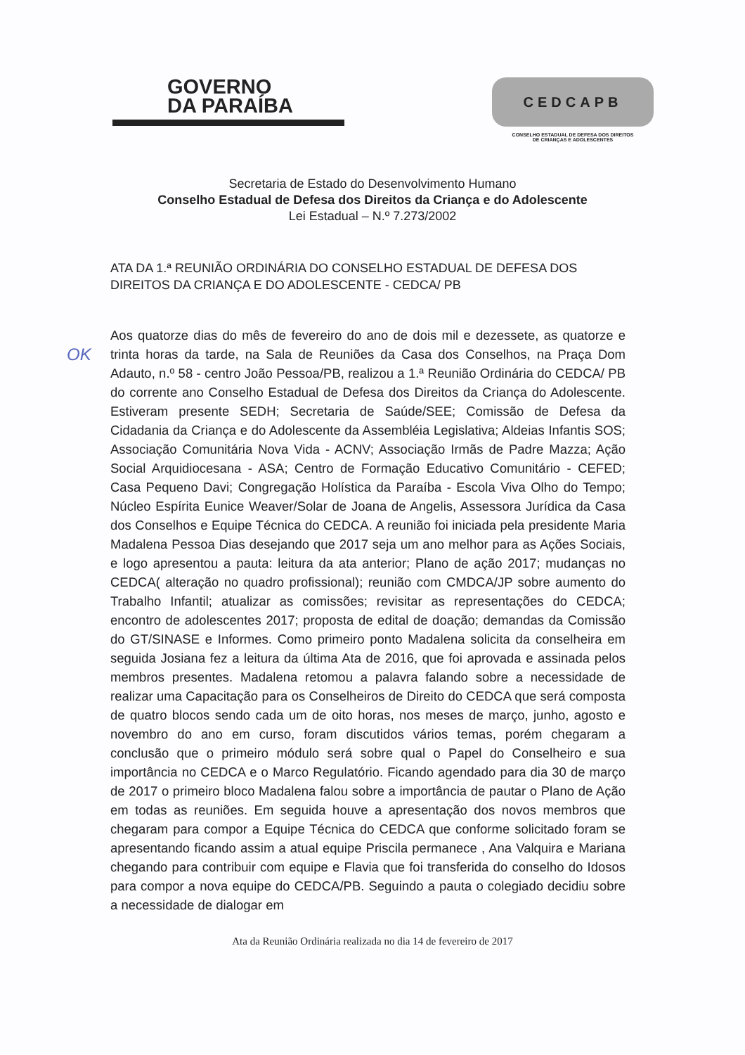GOVERNO
DA PARAÍBA
CEDCAPB
CONSELHO ESTADUAL DE DEFESA DOS DIREITOS
DE CRIANÇAS E ADOLESCENTES
Secretaria de Estado do Desenvolvimento Humano
Conselho Estadual de Defesa dos Direitos da Criança e do Adolescente
Lei Estadual – N.º 7.273/2002
ATA DA 1.ª REUNIÃO ORDINÁRIA DO CONSELHO ESTADUAL DE DEFESA DOS DIREITOS DA CRIANÇA E DO ADOLESCENTE - CEDCA/ PB
OK
Aos quatorze dias do mês de fevereiro do ano de dois mil e dezessete, as quatorze e trinta horas da tarde, na Sala de Reuniões da Casa dos Conselhos, na Praça Dom Adauto, n.º 58 - centro João Pessoa/PB, realizou a 1.ª Reunião Ordinária do CEDCA/ PB do corrente ano Conselho Estadual de Defesa dos Direitos da Criança do Adolescente. Estiveram presente SEDH; Secretaria de Saúde/SEE; Comissão de Defesa da Cidadania da Criança e do Adolescente da Assembléia Legislativa; Aldeias Infantis SOS; Associação Comunitária Nova Vida - ACNV; Associação Irmãs de Padre Mazza; Ação Social Arquidiocesana - ASA; Centro de Formação Educativo Comunitário - CEFED; Casa Pequeno Davi; Congregação Holística da Paraíba - Escola Viva Olho do Tempo; Núcleo Espírita Eunice Weaver/Solar de Joana de Angelis, Assessora Jurídica da Casa dos Conselhos e Equipe Técnica do CEDCA. A reunião foi iniciada pela presidente Maria Madalena Pessoa Dias desejando que 2017 seja um ano melhor para as Ações Sociais, e logo apresentou a pauta: leitura da ata anterior; Plano de ação 2017; mudanças no CEDCA( alteração no quadro profissional); reunião com CMDCA/JP sobre aumento do Trabalho Infantil; atualizar as comissões; revisitar as representações do CEDCA; encontro de adolescentes 2017; proposta de edital de doação; demandas da Comissão do GT/SINASE e Informes. Como primeiro ponto Madalena solicita da conselheira em seguida Josiana fez a leitura da última Ata de 2016, que foi aprovada e assinada pelos membros presentes. Madalena retomou a palavra falando sobre a necessidade de realizar uma Capacitação para os Conselheiros de Direito do CEDCA que será composta de quatro blocos sendo cada um de oito horas, nos meses de março, junho, agosto e novembro do ano em curso, foram discutidos vários temas, porém chegaram a conclusão que o primeiro módulo será sobre qual o Papel do Conselheiro e sua importância no CEDCA e o Marco Regulatório. Ficando agendado para dia 30 de março de 2017 o primeiro bloco Madalena falou sobre a importância de pautar o Plano de Ação em todas as reuniões. Em seguida houve a apresentação dos novos membros que chegaram para compor a Equipe Técnica do CEDCA que conforme solicitado foram se apresentando ficando assim a atual equipe Priscila permanece , Ana Valquira e Mariana chegando para contribuir com equipe e Flavia que foi transferida do conselho do Idosos para compor a nova equipe do CEDCA/PB. Seguindo a pauta o colegiado decidiu sobre a necessidade de dialogar em
Ata da Reunião Ordinária realizada no dia 14 de fevereiro de 2017